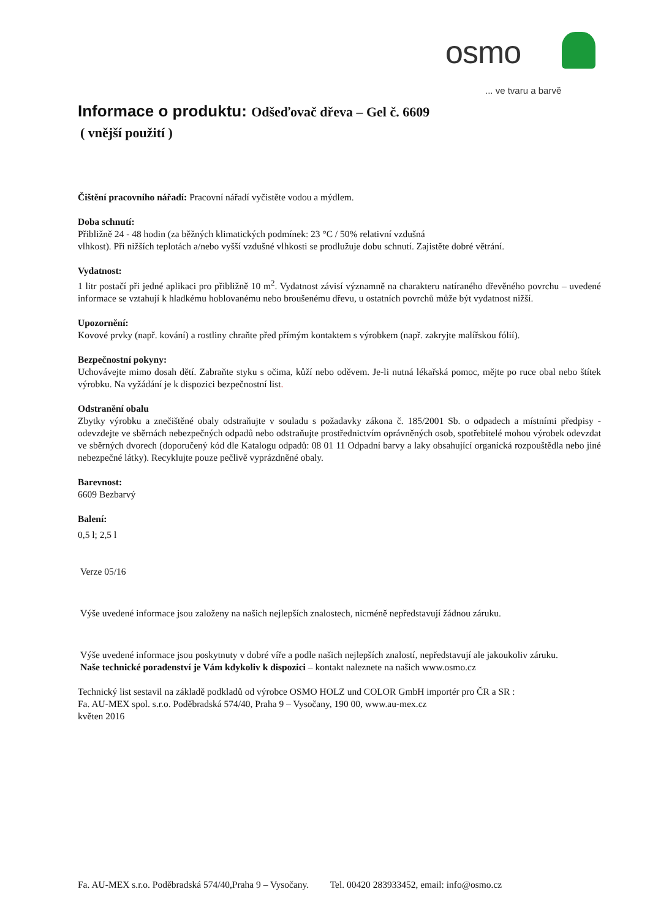osmo
... ve tvaru a barvě
Informace o produktu: Odšeďovač dřeva – Gel č. 6609
( vnější použití )
Čištění pracovního nářadí: Pracovní nářadí vyčistěte vodou a mýdlem.
Doba schnutí:
Přibližně 24 - 48 hodin (za běžných klimatických podmínek: 23 °C / 50% relativní vzdušná
vlhkost). Při nižších teplotách a/nebo vyšší vzdušné vlhkosti se prodlužuje dobu schnutí. Zajistěte dobré větrání.
Vydatnost:
1 litr postačí při jedné aplikaci pro přibližně 10 m<sup>2</sup>. Vydatnost závisí významně na charakteru natíraného dřevěného povrchu – uvedené informace se vztahují k hladkému hoblovanému nebo broušenému dřevu, u ostatních povrchů může být vydatnost nižší.
Upozornění:
Kovové prvky (např. kování) a rostliny chraňte před přímým kontaktem s výrobkem (např. zakryjte malířskou fólií).
Bezpečnostní pokyny:
Uchovávejte mimo dosah dětí. Zabraňte styku s očima, kůží nebo oděvem. Je-li nutná lékařská pomoc, mějte po ruce obal nebo štítek výrobku. Na vyžádání je k dispozici bezpečnostní list.
Odstranění obalu
Zbytky výrobku a znečištěné obaly odstraňujte v souladu s požadavky zákona č. 185/2001 Sb. o odpadech a místními předpisy - odevzdejte ve sběrnách nebezpečných odpadů nebo odstraňujte prostřednictvím oprávněných osob, spotřebitelé mohou výrobek odevzdat ve sběrných dvorech (doporučený kód dle Katalogu odpadů: 08 01 11 Odpadní barvy a laky obsahující organická rozpouštědla nebo jiné nebezpečné látky). Recyklujte pouze pečlivě vyprázdněné obaly.
Barevnost:
6609 Bezbarvý
Balení:
0,5 l; 2,5 l
Verze 05/16
Výše uvedené informace jsou založeny na našich nejlepších znalostech, nicméně nepředstavují žádnou záruku.
Výše uvedené informace jsou poskytnuty v dobré víře a podle našich nejlepších znalostí, nepředstavují ale jakoukoliv záruku.
Naše technické poradenství je Vám kdykoliv k dispozici – kontakt naleznete na našich www.osmo.cz
Technický list sestavil na základě podkladů od výrobce OSMO HOLZ und COLOR GmbH importér pro ČR a SR :
Fa. AU-MEX spol. s.r.o. Poděbradská 574/40, Praha 9 – Vysočany, 190 00, www.au-mex.cz
květen 2016
Fa. AU-MEX s.r.o. Poděbradská 574/40,Praha 9 – Vysočany. Tel. 00420 283933452, email: info@osmo.cz